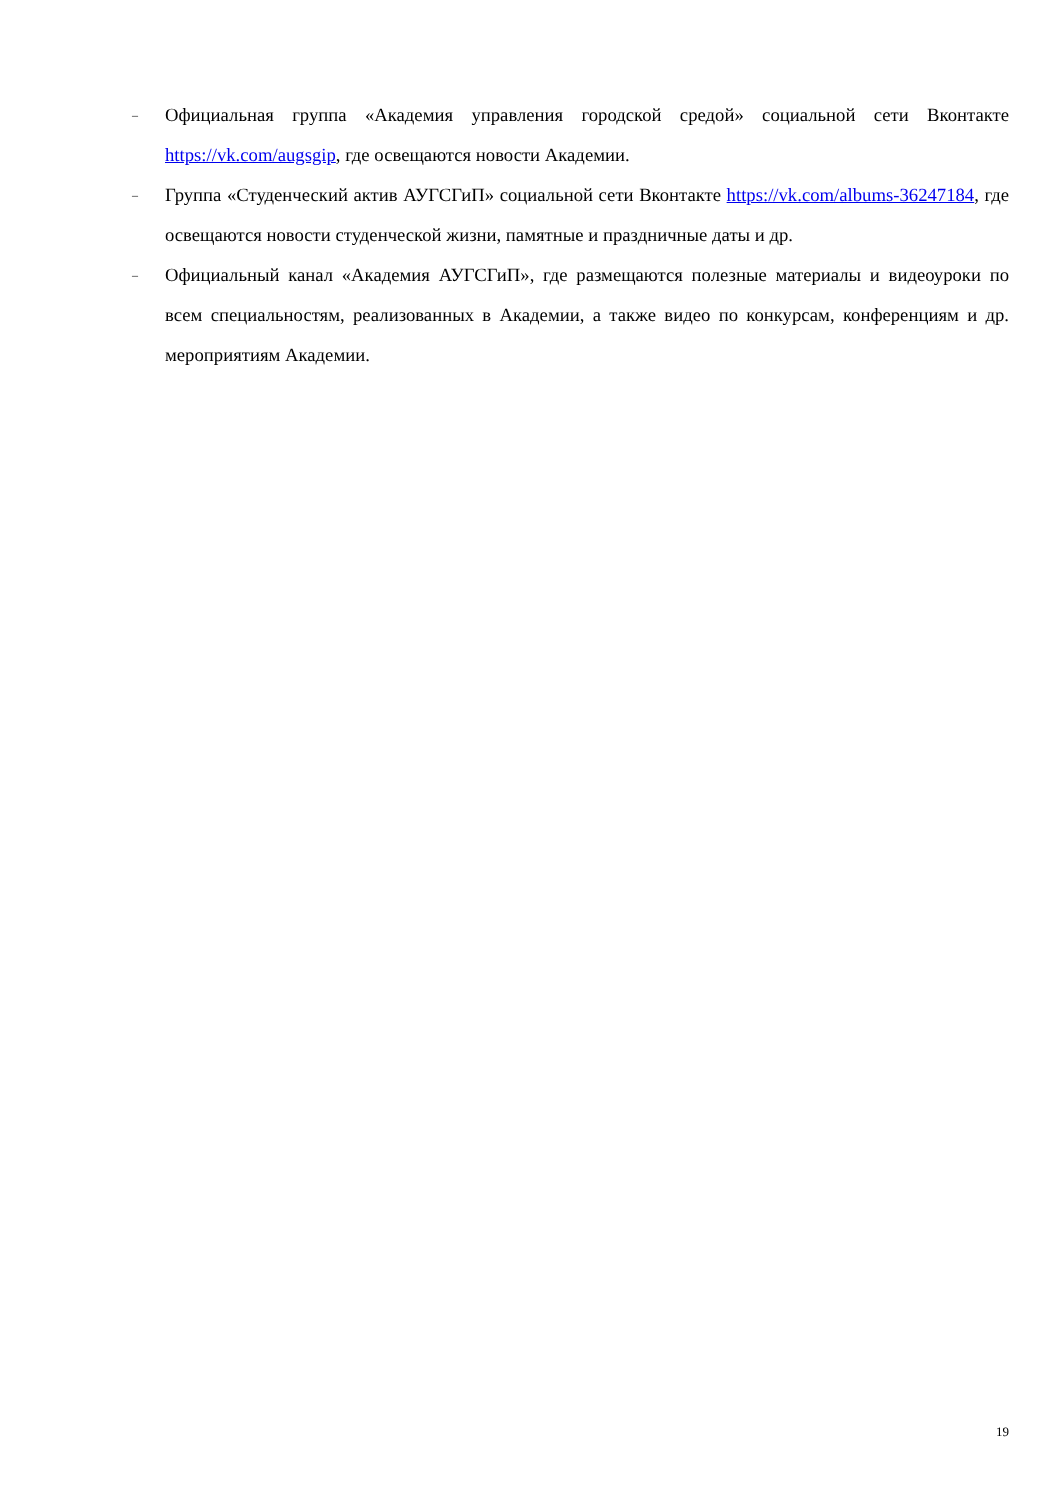–
Официальная группа «Академия управления городской средой» социальной сети Вконтакте https://vk.com/augsgip, где освещаются новости Академии.
–
Группа «Студенческий актив АУГСГиП» социальной сети Вконтакте https://vk.com/albums-36247184, где освещаются новости студенческой жизни, памятные и праздничные даты и др.
–
Официальный канал «Академия АУГСГиП», где размещаются полезные материалы и видеоуроки по всем специальностям, реализованных в Академии, а также видео по конкурсам, конференциям и др. мероприятиям Академии.
19